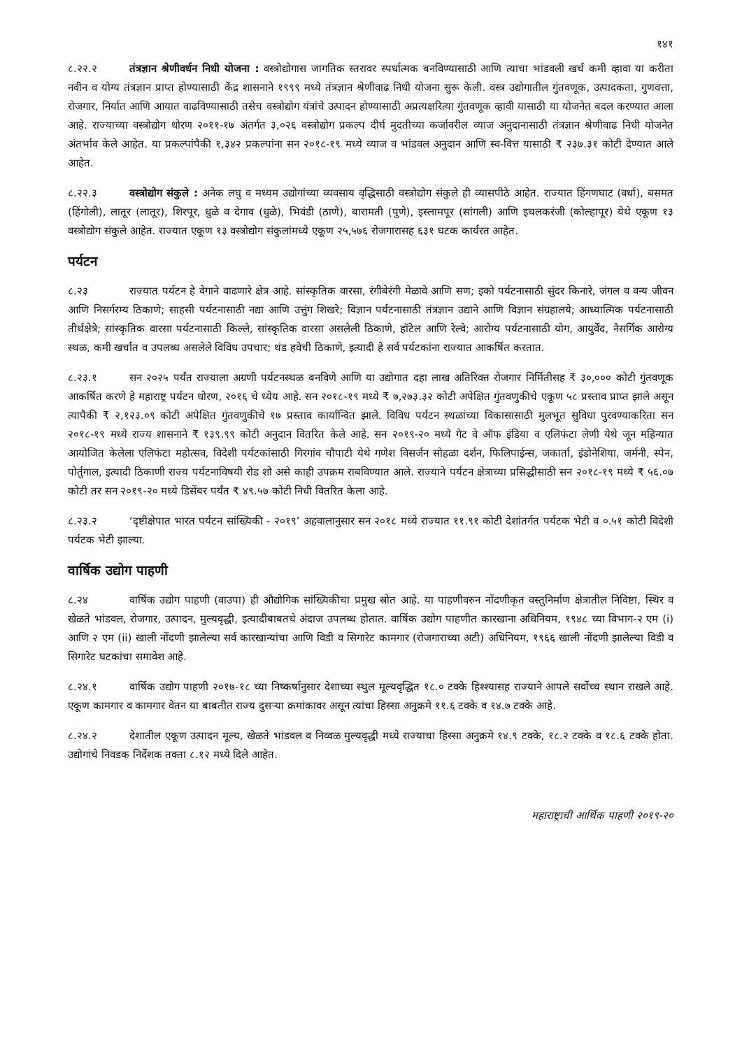१४१
८.२२.२ तंत्रज्ञान श्रेणीवर्धन निधी योजना : वस्त्रोद्योगास जागतिक स्तरावर स्पर्धात्मक बनविण्यासाठी आणि त्याचा भांडवली खर्च कमी व्हावा या करीता नवीन व योग्य तंत्रज्ञान प्राप्त होण्यासाठी केंद्र शासनाने १९९९ मध्ये तंत्रज्ञान श्रेणीवाढ निधी योजना सुरू केली. वस्त्र उद्योगातील गुंतवणूक, उत्पादकता, गुणवत्ता, रोजगार, निर्यात आणि आयात वाढविण्यासाठी तसेच वस्त्रोद्योग यंत्रांचे उत्पादन होण्यासाठी अप्रत्यक्षरित्या गुंतवणूक व्हावी यासाठी या योजनेत बदल करण्यात आला आहे. राज्याच्या वस्त्रोद्योग धोरण २०११-१७ अंतर्गत ३,०२६ वस्त्रोद्योग प्रकल्प दीर्घ मुदतीच्या कर्जावरील व्याज अनुदानासाठी तंत्रज्ञान श्रेणीवाढ निधी योजनेत अंतर्भाव केले आहेत. या प्रकल्पांपैकी १,३४२ प्रकल्पांना सन २०१८-१९ मध्ये व्याज व भांडवल अनुदान आणि स्व-वित्त यासाठी ₹ २३७.३१ कोटी देण्यात आले आहेत.
८.२२.३ वस्त्रोद्योग संकुले : अनेक लघु व मध्यम उद्योगांच्या व्यवसाय वृद्धिसाठी वस्त्रोद्योग संकुले ही व्यासपीठे आहेत. राज्यात हिंगणघाट (वर्धा), बसमत (हिंगोली), लातूर (लातूर), शिरपूर, धुळे व देगाव (धुळे), भिवंडी (ठाणे), बारामती (पुणे), इस्लामपूर (सांगली) आणि इचलकरंजी (कोल्हापूर) येथे एकूण १३ वस्त्रोद्योग संकुले आहेत. राज्यात एकूण १३ वस्त्रोद्योग संकुलांमध्ये एकूण २५,५७६ रोजगारासह ६३१ घटक कार्यरत आहेत.
पर्यटन
८.२३ राज्यात पर्यटन हे वेगाने वाढणारे क्षेत्र आहे. सांस्कृतिक वारसा, रंगीबेरंगी मेळावे आणि सण; इको पर्यटनासाठी सुंदर किनारे, जंगल व वन्य जीवन आणि निसर्गरम्य ठिकाणे; साहसी पर्यटनासाठी नद्या आणि उत्तुंग शिखरे; विज्ञान पर्यटनासाठी तंत्रज्ञान उद्याने आणि विज्ञान संग्रहालये; आध्यात्मिक पर्यटनासाठी तीर्थक्षेत्रे; सांस्कृतिक वारसा पर्यटनासाठी किल्ले, सांस्कृतिक वारसा असलेली ठिकाणे, हॉटेल आणि रेल्वे; आरोग्य पर्यटनासाठी योग, आयुर्वेद, नैसर्गिक आरोग्य स्थळ, कमी खर्चात व उपलब्ध असलेले विविध उपचार; थंड हवेची ठिकाणे, इत्यादी हे सर्व पर्यटकांना राज्यात आकर्षित करतात.
८.२३.१ सन २०२५ पर्यंत राज्याला अग्रणी पर्यटनस्थळ बनविणे आणि या उद्योगात दहा लाख अतिरिक्त रोजगार निर्मितीसह ₹ ३०,००० कोटी गुंतवणूक आकर्षित करणे हे महाराष्ट्र पर्यटन धोरण, २०१६ चे ध्येय आहे. सन २०१८-१९ मध्ये ₹ ७,२७३.३२ कोटी अपेक्षित गुंतवणुकीचे एकूण ५८ प्रस्ताव प्राप्त झाले असून त्यापैकी ₹ २,१२३.०९ कोटी अपेक्षित गुंतवणुकीचे १७ प्रस्ताव कार्यान्वित झाले. विविध पर्यटन स्थळांच्या विकासासाठी मुलभूत सुविधा पुरवण्याकरिता सन २०१८-१९ मध्ये राज्य शासनाने ₹ १३९.९९ कोटी अनुदान वितरित केले आहे. सन २०१९-२० मध्ये गेट वे ऑफ इंडिया व एलिफंटा लेणी येथे जून महिन्यात आयोजित केलेला एलिफंटा महोत्सव, विदेशी पर्यटकांसाठी गिरगांव चौपाटी येथे गणेश विसर्जन सोहळा दर्शन, फिलिपाईन्स, जकार्ता, इंडोनेशिया, जर्मनी, स्पेन, पोर्तुगाल, इत्यादी ठिकाणी राज्य पर्यटनाविषयी रोड शो असे काही उपक्रम राबविण्यात आले. राज्याने पर्यटन क्षेत्राच्या प्रसिद्धीसाठी सन २०१८-१९ मध्ये ₹ ५६.०७ कोटी तर सन २०१९-२० मध्ये डिसेंबर पर्यंत ₹ ४९.५७ कोटी निधी वितरित केला आहे.
८.२३.२ ‘दृष्टीक्षेपात भारत पर्यटन सांख्यिकी - २०१९’ अहवालानुसार सन २०१८ मध्ये राज्यात ११.९१ कोटी देशांतर्गत पर्यटक भेटी व ०.५१ कोटी विदेशी पर्यटक भेटी झाल्या.
वार्षिक उद्योग पाहणी
८.२४ वार्षिक उद्योग पाहणी (वाउपा) ही औद्योगिक सांख्यिकीचा प्रमुख स्रोत आहे. या पाहणीवरुन नोंदणीकृत वस्तुनिर्माण क्षेत्रातील निविष्टा, स्थिर व खेळते भांडवल, रोजगार, उत्पादन, मुल्यवृद्धी, इत्यादीबाबतचे अंदाज उपलब्ध होतात. वार्षिक उद्योग पाहणीत कारखाना अधिनियम, १९४८ च्या विभाग-२ एम (i) आणि २ एम (ii) खाली नोंदणी झालेल्या सर्व कारखान्यांचा आणि विडी व सिगारेट कामगार (रोजगाराच्या अटी) अधिनियम, १९६६ खाली नोंदणी झालेल्या विडी व सिगारेट घटकांचा समावेश आहे.
८.२४.१ वार्षिक उद्योग पाहणी २०१७-१८ च्या निष्कर्षानुसार देशाच्या स्थुल मूल्यवृद्धित १८.० टक्के हिश्श्यासह राज्याने आपले सर्वोच्च स्थान राखले आहे. एकूण कामगार व कामगार वेतन या बाबतीत राज्य दुसऱ्या क्रमांकावर असून त्यांचा हिस्सा अनुक्रमे ११.६ टक्के व १४.७ टक्के आहे.
८.२४.२ देशातील एकूण उत्पादन मूल्य, खेळते भांडवल व निव्वळ मुल्यवृद्धी मध्ये राज्याचा हिस्सा अनुक्रमे १४.९ टक्के, १८.२ टक्के व १८.६ टक्के होता. उद्योगांचे निवडक निर्देशक तक्ता ८.१२ मध्ये दिले आहेत.
महाराष्ट्राची आर्थिक पाहणी २०१९-२०